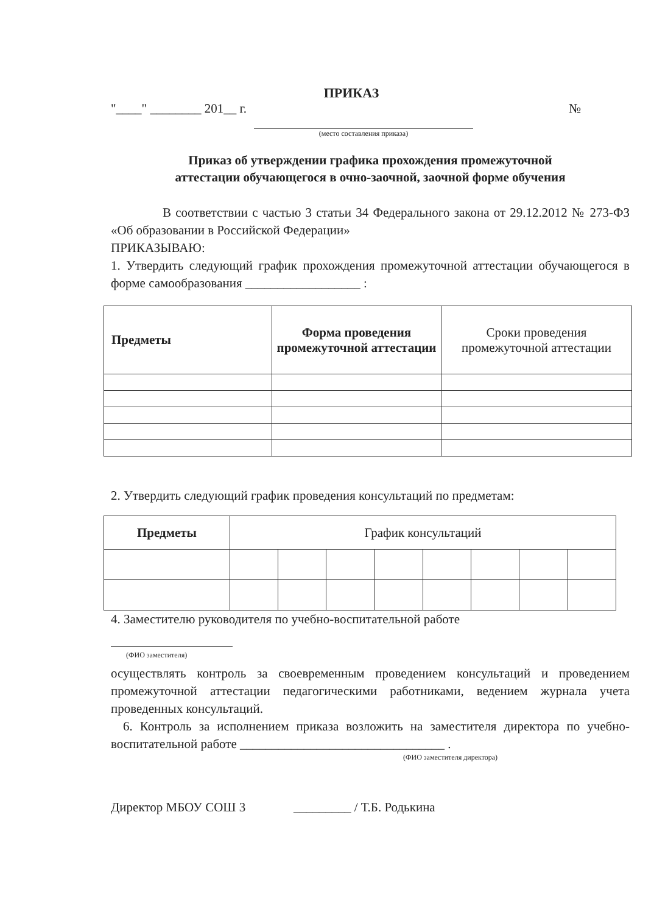ПРИКАЗ
"____" ________ 201__ г. №
(место составления приказа)
Приказ об утверждении графика прохождения промежуточной
аттестации обучающегося в очно-заочной, заочной форме обучения
В соответствии с частью 3 статьи 34 Федерального закона от 29.12.2012 № 273-ФЗ «Об образовании в Российской Федерации»
ПРИКАЗЫВАЮ:
1. Утвердить следующий график прохождения промежуточной аттестации обучающегося в форме самообразования __________________ :
| Предметы | Форма проведения промежуточной аттестации | Сроки проведения промежуточной аттестации |
2. Утвердить следующий график проведения консультаций по предметам:
| Предметы | График консультаций | | | | | | | |
4. Заместителю руководителя по учебно-воспитательной работе
(ФИО заместителя)
осуществлять контроль за своевременным проведением консультаций и проведением промежуточной аттестации педагогическими работниками, ведением журнала учета проведенных консультаций.
6. Контроль за исполнением приказа возложить на заместителя директора по учебно-воспитательной работе ________________________________ .
(ФИО заместителя директора)
Директор МБОУ СОШ 3 _________ / Т.Б. Родькина